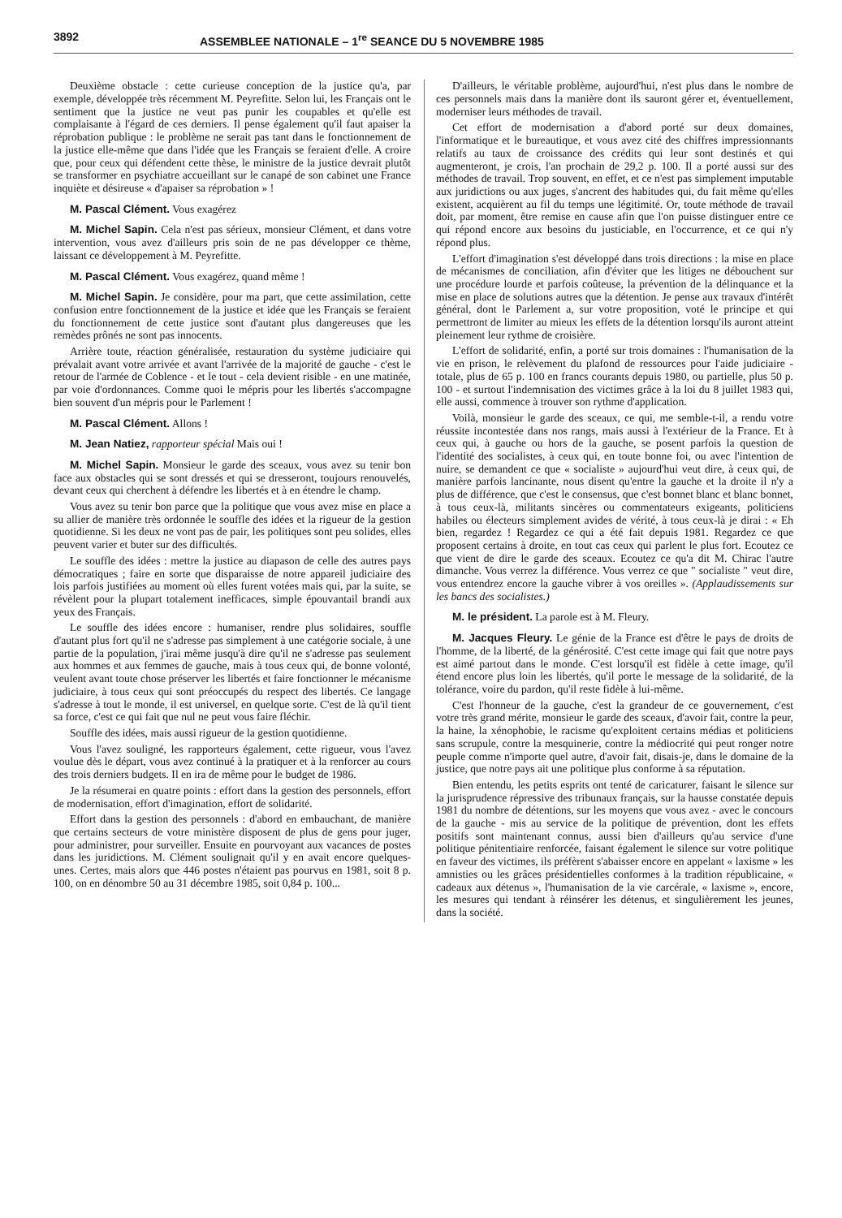3892 ASSEMBLEE NATIONALE – 1<sup>re</sup> SEANCE DU 5 NOVEMBRE 1985
Deuxième obstacle : cette curieuse conception de la justice qu'a, par exemple, développée très récemment M. Peyrefitte. Selon lui, les Français ont le sentiment que la justice ne veut pas punir les coupables et qu'elle est complaisante à l'égard de ces derniers. Il pense également qu'il faut apaiser la réprobation publique : le problème ne serait pas tant dans le fonctionnement de la justice elle-même que dans l'idée que les Français se feraient d'elle. A croire que, pour ceux qui défendent cette thèse, le ministre de la justice devrait plutôt se transformer en psychiatre accueillant sur le canapé de son cabinet une France inquiète et désireuse « d'apaiser sa réprobation » !
M. Pascal Clément. Vous exagérez
M. Michel Sapin. Cela n'est pas sérieux, monsieur Clément, et dans votre intervention, vous avez d'ailleurs pris soin de ne pas développer ce thème, laissant ce développement à M. Peyrefitte.
M. Pascal Clément. Vous exagérez, quand même !
M. Michel Sapin. Je considère, pour ma part, que cette assimilation, cette confusion entre fonctionnement de la justice et idée que les Français se feraient du fonctionnement de cette justice sont d'autant plus dangereuses que les remèdes prônés ne sont pas innocents.
Arrière toute, réaction généralisée, restauration du système judiciaire qui prévalait avant votre arrivée et avant l'arrivée de la majorité de gauche - c'est le retour de l'armée de Coblence - et le tout - cela devient risible - en une matinée, par voie d'ordonnances. Comme quoi le mépris pour les libertés s'accompagne bien souvent d'un mépris pour le Parlement !
M. Pascal Clément. Allons !
M. Jean Natiez, rapporteur spécial Mais oui !
M. Michel Sapin. Monsieur le garde des sceaux, vous avez su tenir bon face aux obstacles qui se sont dressés et qui se dresseront, toujours renouvelés, devant ceux qui cherchent à défendre les libertés et à en étendre le champ.
Vous avez su tenir bon parce que la politique que vous avez mise en place a su allier de manière très ordonnée le souffle des idées et la rigueur de la gestion quotidienne. Si les deux ne vont pas de pair, les politiques sont peu solides, elles peuvent varier et buter sur des difficultés.
Le souffle des idées : mettre la justice au diapason de celle des autres pays démocratiques ; faire en sorte que disparaisse de notre appareil judiciaire des lois parfois justifiées au moment où elles furent votées mais qui, par la suite, se révèlent pour la plupart totalement inefficaces, simple épouvantail brandi aux yeux des Français.
Le souffle des idées encore : humaniser, rendre plus solidaires, souffle d'autant plus fort qu'il ne s'adresse pas simplement à une catégorie sociale, à une partie de la population, j'irai même jusqu'à dire qu'il ne s'adresse pas seulement aux hommes et aux femmes de gauche, mais à tous ceux qui, de bonne volonté, veulent avant toute chose préserver les libertés et faire fonctionner le mécanisme judiciaire, à tous ceux qui sont préoccupés du respect des libertés. Ce langage s'adresse à tout le monde, il est universel, en quelque sorte. C'est de là qu'il tient sa force, c'est ce qui fait que nul ne peut vous faire fléchir.
Souffle des idées, mais aussi rigueur de la gestion quotidienne.
Vous l'avez souligné, les rapporteurs également, cette rigueur, vous l'avez voulue dès le départ, vous avez continué à la pratiquer et à la renforcer au cours des trois derniers budgets. Il en ira de même pour le budget de 1986.
Je la résumerai en quatre points : effort dans la gestion des personnels, effort de modernisation, effort d'imagination, effort de solidarité.
Effort dans la gestion des personnels : d'abord en embauchant, de manière que certains secteurs de votre ministère disposent de plus de gens pour juger, pour administrer, pour surveiller. Ensuite en pourvoyant aux vacances de postes dans les juridictions. M. Clément soulignait qu'il y en avait encore quelques-unes. Certes, mais alors que 446 postes n'étaient pas pourvus en 1981, soit 8 p. 100, on en dénombre 50 au 31 décembre 1985, soit 0,84 p. 100...
D'ailleurs, le véritable problème, aujourd'hui, n'est plus dans le nombre de ces personnels mais dans la manière dont ils sauront gérer et, éventuellement, moderniser leurs méthodes de travail.
Cet effort de modernisation a d'abord porté sur deux domaines, l'informatique et le bureautique, et vous avez cité des chiffres impressionnants relatifs au taux de croissance des crédits qui leur sont destinés et qui augmenteront, je crois, l'an prochain de 29,2 p. 100. Il a porté aussi sur des méthodes de travail. Trop souvent, en effet, et ce n'est pas simplement imputable aux juridictions ou aux juges, s'ancrent des habitudes qui, du fait même qu'elles existent, acquièrent au fil du temps une légitimité. Or, toute méthode de travail doit, par moment, être remise en cause afin que l'on puisse distinguer entre ce qui répond encore aux besoins du justiciable, en l'occurrence, et ce qui n'y répond plus.
L'effort d'imagination s'est développé dans trois directions : la mise en place de mécanismes de conciliation, afin d'éviter que les litiges ne débouchent sur une procédure lourde et parfois coûteuse, la prévention de la délinquance et la mise en place de solutions autres que la détention. Je pense aux travaux d'intérêt général, dont le Parlement a, sur votre proposition, voté le principe et qui permettront de limiter au mieux les effets de la détention lorsqu'ils auront atteint pleinement leur rythme de croisière.
L'effort de solidarité, enfin, a porté sur trois domaines : l'humanisation de la vie en prison, le relèvement du plafond de ressources pour l'aide judiciaire - totale, plus de 65 p. 100 en francs courants depuis 1980, ou partielle, plus 50 p. 100 - et surtout l'indemnisation des victimes grâce à la loi du 8 juillet 1983 qui, elle aussi, commence à trouver son rythme d'application.
Voilà, monsieur le garde des sceaux, ce qui, me semble-t-il, a rendu votre réussite incontestée dans nos rangs, mais aussi à l'extérieur de la France. Et à ceux qui, à gauche ou hors de la gauche, se posent parfois la question de l'identité des socialistes, à ceux qui, en toute bonne foi, ou avec l'intention de nuire, se demandent ce que « socialiste » aujourd'hui veut dire, à ceux qui, de manière parfois lancinante, nous disent qu'entre la gauche et la droite il n'y a plus de différence, que c'est le consensus, que c'est bonnet blanc et blanc bonnet, à tous ceux-là, militants sincères ou commentateurs exigeants, politiciens habiles ou électeurs simplement avides de vérité, à tous ceux-là je dirai : « Eh bien, regardez ! Regardez ce qui a été fait depuis 1981. Regardez ce que proposent certains à droite, en tout cas ceux qui parlent le plus fort. Ecoutez ce que vient de dire le garde des sceaux. Ecoutez ce qu'a dit M. Chirac l'autre dimanche. Vous verrez la différence. Vous verrez ce que " socialiste " veut dire, vous entendrez encore la gauche vibrer à vos oreilles ». (Applaudissements sur les bancs des socialistes.)
M. le président. La parole est à M. Fleury.
M. Jacques Fleury. Le génie de la France est d'être le pays de droits de l'homme, de la liberté, de la générosité. C'est cette image qui fait que notre pays est aimé partout dans le monde. C'est lorsqu'il est fidèle à cette image, qu'il étend encore plus loin les libertés, qu'il porte le message de la solidarité, de la tolérance, voire du pardon, qu'il reste fidèle à lui-même.
C'est l'honneur de la gauche, c'est la grandeur de ce gouvernement, c'est votre très grand mérite, monsieur le garde des sceaux, d'avoir fait, contre la peur, la haine, la xénophobie, le racisme qu'exploitent certains médias et politiciens sans scrupule, contre la mesquinerie, contre la médiocrité qui peut ronger notre peuple comme n'importe quel autre, d'avoir fait, disais-je, dans le domaine de la justice, que notre pays ait une politique plus conforme à sa réputation.
Bien entendu, les petits esprits ont tenté de caricaturer, faisant le silence sur la jurisprudence répressive des tribunaux français, sur la hausse constatée depuis 1981 du nombre de détentions, sur les moyens que vous avez - avec le concours de la gauche - mis au service de la politique de prévention, dont les effets positifs sont maintenant connus, aussi bien d'ailleurs qu'au service d'une politique pénitentiaire renforcée, faisant également le silence sur votre politique en faveur des victimes, ils préfèrent s'abaisser encore en appelant « laxisme » les amnisties ou les grâces présidentielles conformes à la tradition républicaine, « cadeaux aux détenus », l'humanisation de la vie carcérale, « laxisme », encore, les mesures qui tendant à réinsérer les détenus, et singulièrement les jeunes, dans la société.